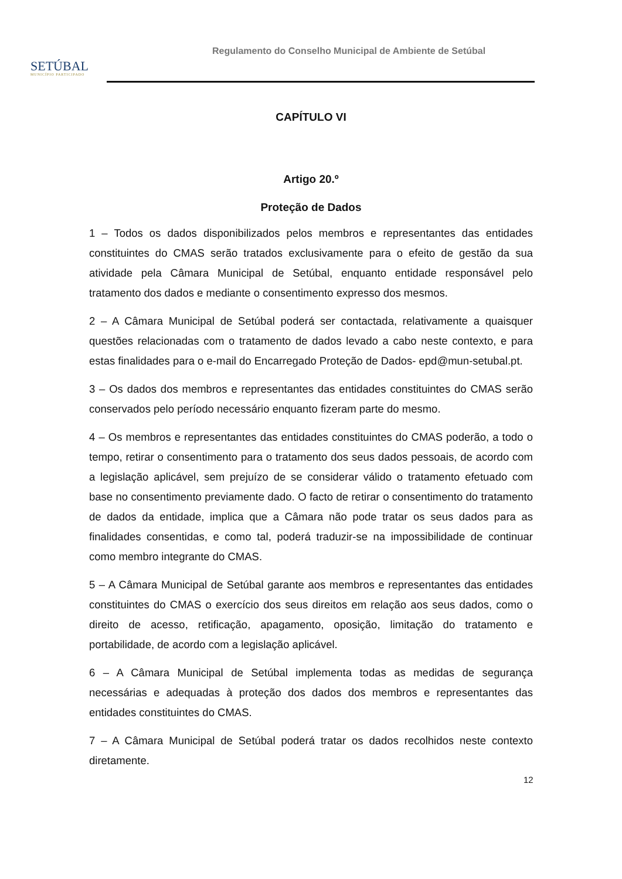SETÚBAL
MUNICÍPIO PARTICIPADO
Regulamento do Conselho Municipal de Ambiente de Setúbal
CAPÍTULO VI
Artigo 20.º
Proteção de Dados
1 – Todos os dados disponibilizados pelos membros e representantes das entidades constituintes do CMAS serão tratados exclusivamente para o efeito de gestão da sua atividade pela Câmara Municipal de Setúbal, enquanto entidade responsável pelo tratamento dos dados e mediante o consentimento expresso dos mesmos.
2 – A Câmara Municipal de Setúbal poderá ser contactada, relativamente a quaisquer questões relacionadas com o tratamento de dados levado a cabo neste contexto, e para estas finalidades para o e-mail do Encarregado Proteção de Dados- epd@mun-setubal.pt.
3 – Os dados dos membros e representantes das entidades constituintes do CMAS serão conservados pelo período necessário enquanto fizeram parte do mesmo.
4 – Os membros e representantes das entidades constituintes do CMAS poderão, a todo o tempo, retirar o consentimento para o tratamento dos seus dados pessoais, de acordo com a legislação aplicável, sem prejuízo de se considerar válido o tratamento efetuado com base no consentimento previamente dado. O facto de retirar o consentimento do tratamento de dados da entidade, implica que a Câmara não pode tratar os seus dados para as finalidades consentidas, e como tal, poderá traduzir-se na impossibilidade de continuar como membro integrante do CMAS.
5 – A Câmara Municipal de Setúbal garante aos membros e representantes das entidades constituintes do CMAS o exercício dos seus direitos em relação aos seus dados, como o direito de acesso, retificação, apagamento, oposição, limitação do tratamento e portabilidade, de acordo com a legislação aplicável.
6 – A Câmara Municipal de Setúbal implementa todas as medidas de segurança necessárias e adequadas à proteção dos dados dos membros e representantes das entidades constituintes do CMAS.
7 – A Câmara Municipal de Setúbal poderá tratar os dados recolhidos neste contexto diretamente.
12